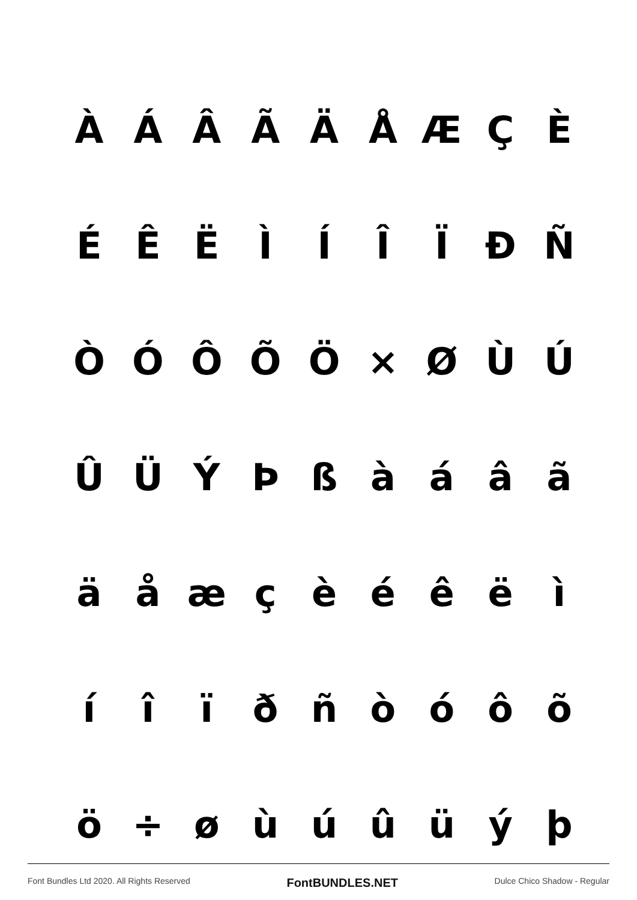À Á Â Ã Ä Å Æ Ç È
É Ê Ë Ì Í Î Ï Ð Ñ
Ò Ó Ô Õ Ö × Ø Ù Ú
Û Ü Ý Þ ß à á â ã
ä å æ ç è é ê ë ì
í î ï ð ñ ò ó ô õ
ö ÷ ø ù ú û ü ý þ
Font Bundles Ltd 2020. All Rights Reserved FontBUNDLES.NET Dulce Chico Shadow - Regular